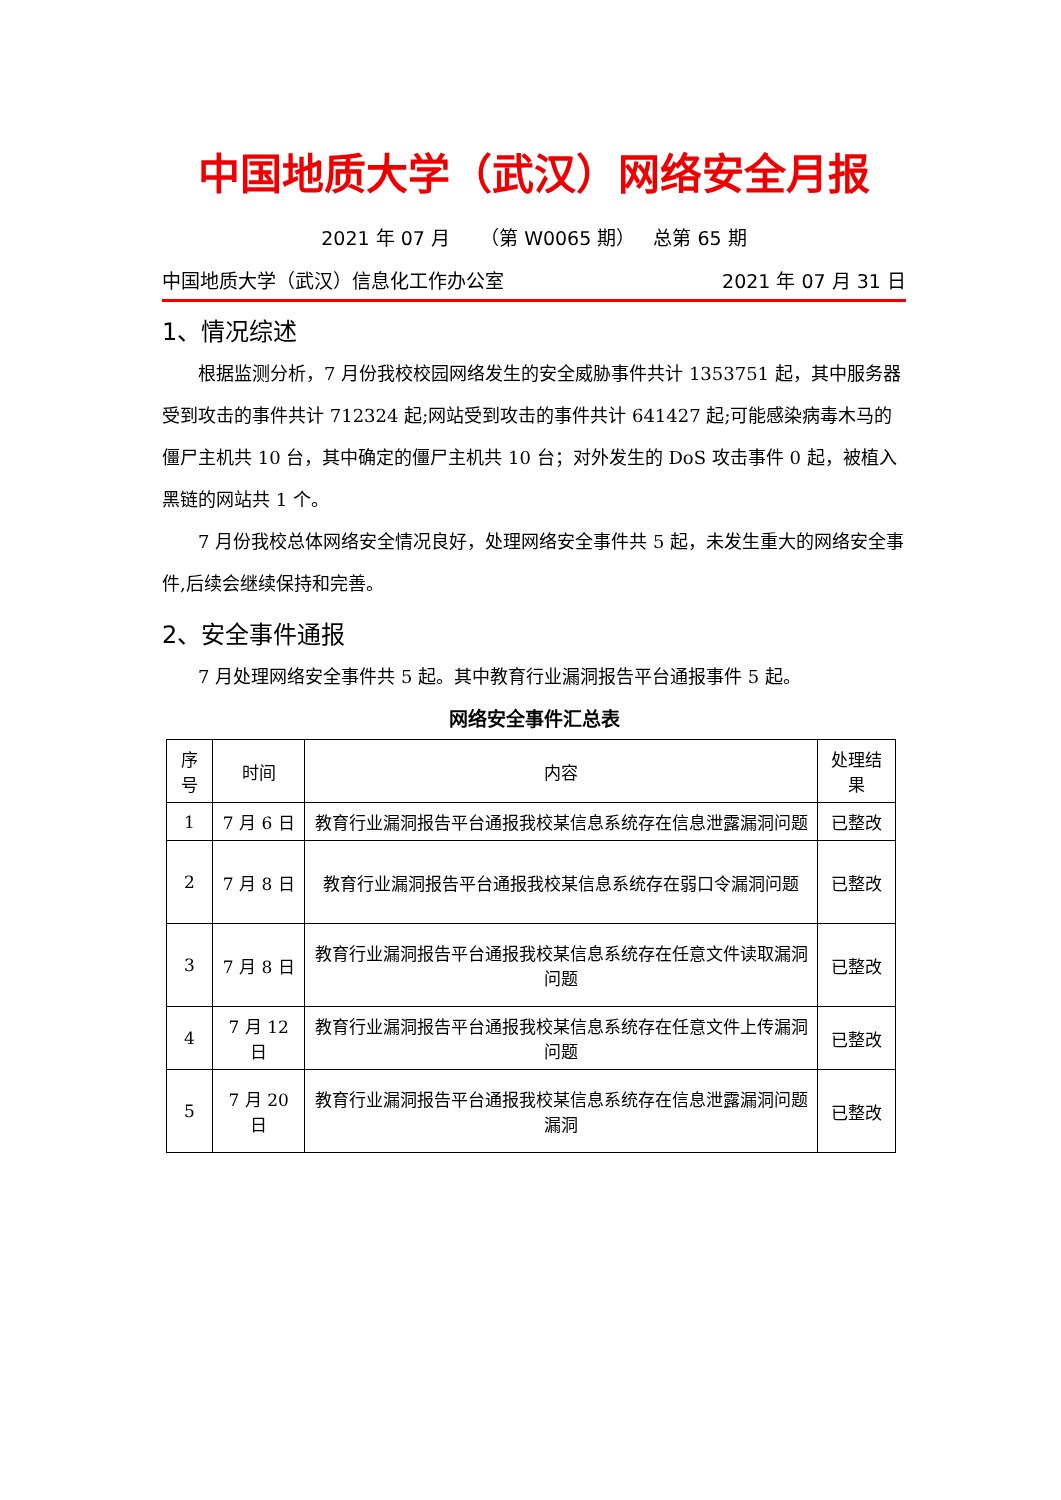中国地质大学（武汉）网络安全月报
2021 年 07 月 （第 W0065 期） 总第 65 期
中国地质大学（武汉）信息化工作办公室 2021 年 07 月 31 日
1、情况综述
根据监测分析，7 月份我校校园网络发生的安全威胁事件共计 1353751 起，其中服务器受到攻击的事件共计 712324 起;网站受到攻击的事件共计 641427 起;可能感染病毒木马的僵尸主机共 10 台，其中确定的僵尸主机共 10 台；对外发生的 DoS 攻击事件 0 起，被植入黑链的网站共 1 个。
7 月份我校总体网络安全情况良好，处理网络安全事件共 5 起，未发生重大的网络安全事件,后续会继续保持和完善。
2、安全事件通报
7 月处理网络安全事件共 5 起。其中教育行业漏洞报告平台通报事件 5 起。
网络安全事件汇总表
| 序号 | 时间 | 内容 | 处理结果 |
| --- | --- | --- | --- |
| 1 | 7 月 6 日 | 教育行业漏洞报告平台通报我校某信息系统存在信息泄露漏洞问题 | 已整改 |
| 2 | 7 月 8 日 | 教育行业漏洞报告平台通报我校某信息系统存在弱口令漏洞问题 | 已整改 |
| 3 | 7 月 8 日 | 教育行业漏洞报告平台通报我校某信息系统存在任意文件读取漏洞问题 | 已整改 |
| 4 | 7 月 12 日 | 教育行业漏洞报告平台通报我校某信息系统存在任意文件上传漏洞问题 | 已整改 |
| 5 | 7 月 20 日 | 教育行业漏洞报告平台通报我校某信息系统存在信息泄露漏洞问题漏洞 | 已整改 |